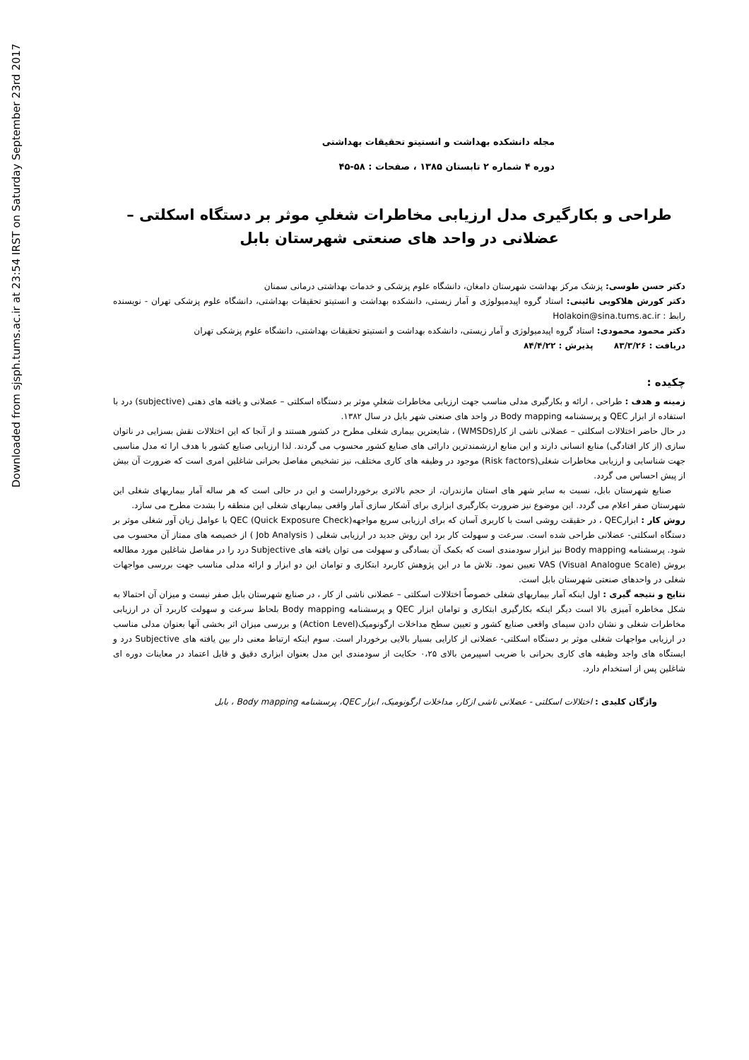Downloaded from sjsph.tums.ac.ir at 23:54 IRST on Saturday September 23rd 2017
مجله دانشکده بهداشت و انستیتو تحقیقات بهداشتی
دوره ۴ شماره ۲ تابستان ۱۳۸۵ ، صفحات : ۵۸-۴۵
طراحی و بکارگیری مدل ارزیابی مخاطرات شغلیِ موثر بر دستگاه اسکلتی – عضلانی در واحد های صنعتی شهرستان بابل
دکتر حسن طوسی: پزشک مرکز بهداشت شهرستان دامغان، دانشگاه علوم پزشکی و خدمات بهداشتی درمانی سمنان
دکتر کورش هلاکویی نائینی: استاد گروه اپیدمیولوژی و آمار زیستی، دانشکده بهداشت و انستیتو تحقیقات بهداشتی، دانشگاه علوم پزشکی تهران - نویسنده رابط : Holakoin@sina.tums.ac.ir
دکتر محمود محمودی: استاد گروه اپیدمیولوژی و آمار زیستی، دانشکده بهداشت و انستیتو تحقیقات بهداشتی، دانشگاه علوم پزشکی تهران
دریافت : ۸۳/۳/۲۶ پذیرش : ۸۴/۴/۲۲
چکیده :
زمینه و هدف : طراحی ، ارائه و بکارگیری مدلی مناسب جهت ارزیابی مخاطرات شغلیِ موثر بر دستگاه اسکلتی – عضلانی و یافته های ذهنی (subjective) درد با استفاده از ابزار QEC و پرسشنامه Body mapping در واحد های صنعتی شهر بابل در سال ۱۳۸۲.
در حال حاضر اختلالات اسکلتی – عضلانی ناشی از کار(WMSDs) ، شایعترین بیماری شغلی مطرح در کشور هستند و از آنجا که این اختلالات نقش بسزایی در ناتوان سازی (از کار افتادگی) منابع انسانی دارند و این منابع ارزشمندترین دارائی های صنایع کشور محسوب می گردند. لذا ارزیابی صنایع کشور با هدف ارا ئه مدل مناسبی جهت شناسایی و ارزیابی مخاطرات شغلی(Risk factors) موجود در وظیفه های کاری مختلف، نیز تشخیص مفاصل بحرانی شاغلین امری است که ضرورت آن بیش از پیش احساس می گردد.
صنایع شهرستان بابل، نسبت به سایر شهر های استان مازندران، از حجم بالاتری برخورداراست و این در حالی است که هر ساله آمار بیماریهای شغلی این شهرستان صفر اعلام می گردد. این موضوع نیز ضرورت بکارگیری ابزاری برای آشکار سازی آمار واقعی بیماریهای شغلی این منطقه را بشدت مطرح می سازد.
روش کار : ابزارQEC ، در حقیقت روشی است با کاربری آسان که برای ارزیابی سریع مواجههQEC (Quick Exposure Check) با عوامل زیان آور شغلی موثر بر دستگاه اسکلتی- عضلانی طراحی شده است. سرعت و سهولت کار برد این روش جدید در ارزیابی شغلی ( Job Analysis ) از خصیصه های ممتاز آن محسوب می شود. پرسشنامه Body mapping نیز ابزار سودمندی است که بکمک آن بسادگی و سهولت می توان یافته های Subjective درد را در مفاصل شاغلین مورد مطالعه بروش VAS (Visual Analogue Scale) تعیین نمود. تلاش ما در این پژوهش کاربرد ابتکاری و توامان این دو ابزار و ارائه مدلی مناسب جهت بررسی مواجهات شغلی در واحدهای صنعتی شهرستان بابل است.
نتایج و نتیجه گیری : اول اینکه آمار بیماریهای شغلی خصوصاً اختلالات اسکلتی – عضلانی ناشی از کار ، در صنایع شهرستان بابل صفر نیست و میزان آن احتمالا به شکل مخاطره آمیزی بالا است دیگر اینکه بکارگیری ابتکاری و توامان ابزار QEC و پرسشنامه Body mapping بلحاظ سرعت و سهولت کاربرد آن در ارزیابی مخاطرات شغلی و نشان دادن سیمای واقعی صنایع کشور و تعیین سطح مداخلات ارگونومیک(Action Level) و بررسی میزان اثر بخشی آنها بعنوان مدلی مناسب در ارزیابی مواجهات شغلی موثر بر دستگاه اسکلتی- عضلانی از کارایی بسیار بالایی برخوردار است. سوم اینکه ارتباط معنی دار بین یافته های Subjective درد و ایستگاه های واجد وظیفه های کاری بحرانی با ضریب اسپیرمن بالای ۰،۲۵ حکایت از سودمندی این مدل بعنوان ابزاری دقیق و قابل اعتماد در معاینات دوره ای شاغلین پس از استخدام دارد.
واژگان کلیدی : اختلالات اسکلتی - عضلانی ناشی ازکار، مداخلات ارگونومیک، ابزار QEC، پرسشنامه Body mapping ، بابل